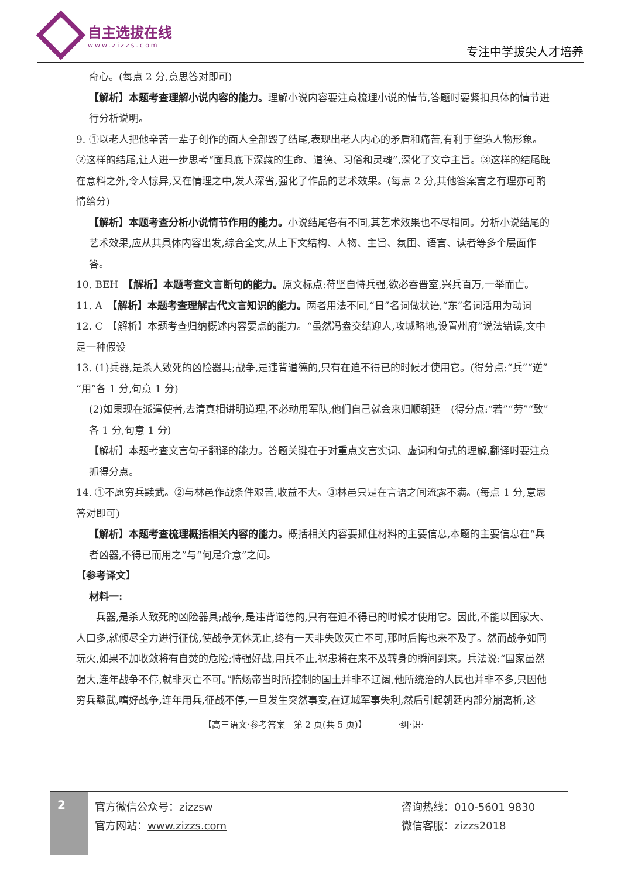自主选拔在线
www.zizzs.com
专注中学拔尖人才培养
奇心。(每点 2 分,意思答对即可)
【解析】本题考查理解小说内容的能力。理解小说内容要注意梳理小说的情节,答题时要紧扣具体的情节进行分析说明。
9. ①以老人把他辛苦一辈子创作的面人全部毁了结尾,表现出老人内心的矛盾和痛苦,有利于塑造人物形象。②这样的结尾,让人进一步思考“面具底下深藏的生命、道德、习俗和灵魂”,深化了文章主旨。③这样的结尾既在意料之外,令人惊异,又在情理之中,发人深省,强化了作品的艺术效果。(每点 2 分,其他答案言之有理亦可酌情给分)
【解析】本题考查分析小说情节作用的能力。小说结尾各有不同,其艺术效果也不尽相同。分析小说结尾的艺术效果,应从其具体内容出发,综合全文,从上下文结构、人物、主旨、氛围、语言、读者等多个层面作答。
10. BEH　【解析】本题考查文言断句的能力。原文标点:苻坚自恃兵强,欲必吞晋室,兴兵百万,一举而亡。
11. A　【解析】本题考查理解古代文言知识的能力。两者用法不同,“日”名词做状语,“东”名词活用为动词
12. C　【解析】本题考查归纳概述内容要点的能力。“虽然冯盎交结迎人,攻城略地,设置州府”说法错误,文中是一种假设
13. (1)兵器,是杀人致死的凶险器具;战争,是违背道德的,只有在迫不得已的时候才使用它。(得分点:“兵”“逆”“用”各 1 分,句意 1 分)
(2)如果现在派遣使者,去清真相讲明道理,不必动用军队,他们自己就会来归顺朝廷　(得分点:“若”“劳”“致”各 1 分,句意 1 分)
【解析】本题考查文言句子翻译的能力。答题关键在于对重点文言实词、虚词和句式的理解,翻译时要注意抓得分点。
14. ①不愿穷兵黩武。②与林邑作战条件艰苦,收益不大。③林邑只是在言语之间流露不满。(每点 1 分,意思答对即可)
【解析】本题考查梳理概括相关内容的能力。概括相关内容要抓住材料的主要信息,本题的主要信息在“兵者凶器,不得已而用之”与“何足介意”之间。
【参考译文】
材料一:
　　兵器,是杀人致死的凶险器具;战争,是违背道德的,只有在迫不得已的时候才使用它。因此,不能以国家大、人口多,就倾尽全力进行征伐,使战争无休无止,终有一天非失败灭亡不可,那时后悔也来不及了。然而战争如同玩火,如果不加收敛将有自焚的危险;恃强好战,用兵不止,祸患将在来不及转身的瞬间到来。兵法说:“国家虽然强大,连年战争不停,就非灭亡不可。”隋炀帝当时所控制的国土并非不辽阔,他所统治的人民也并非不多,只因他穷兵黩武,嗜好战争,连年用兵,征战不停,一旦发生突然事变,在辽城军事失利,然后引起朝廷内部分崩离析,这
【高三语文·参考答案　第 2 页(共 5 页)】　　　　·纠·识·
2
官方微信公众号：zizzsw
官方网站：www.zizzs.com
咨询热线：010-5601 9830
微信客服：zizzs2018